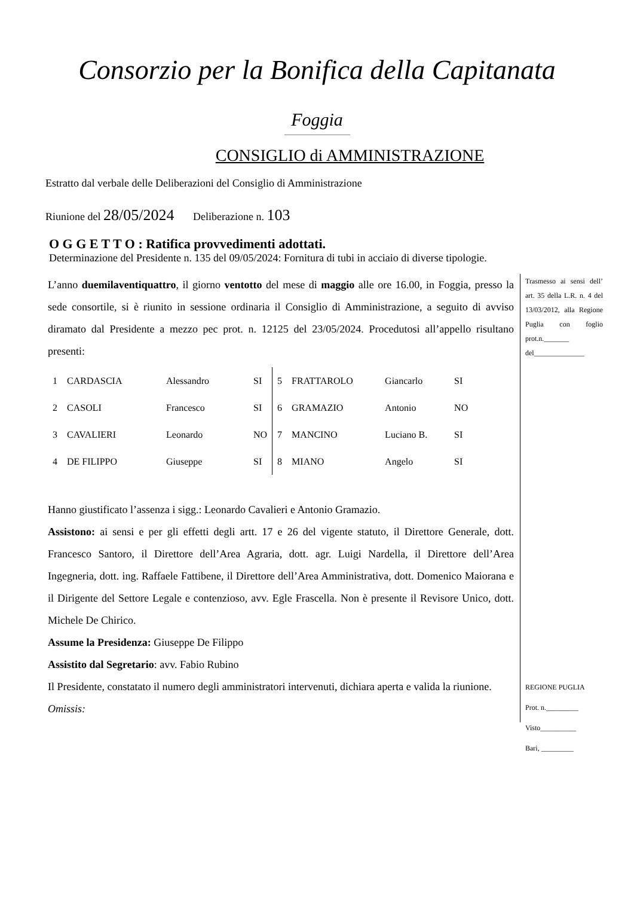Consorzio per la Bonifica della Capitanata
Foggia
CONSIGLIO di AMMINISTRAZIONE
Estratto dal verbale delle Deliberazioni del Consiglio di Amministrazione
Riunione del 28/05/2024 Deliberazione n. 103
O G G E T T O : Ratifica provvedimenti adottati.
Determinazione del Presidente n. 135 del 09/05/2024: Fornitura di tubi in acciaio di diverse tipologie.
L’anno duemilaventiquattro, il giorno ventotto del mese di maggio alle ore 16.00, in Foggia, presso la sede consortile, si è riunito in sessione ordinaria il Consiglio di Amministrazione, a seguito di avviso diramato dal Presidente a mezzo pec prot. n. 12125 del 23/05/2024. Procedutosi all’appello risultano presenti:
| 1 | CARDASCIA | Alessandro | SI | 5 | FRATTAROLO | Giancarlo | SI |
| 2 | CASOLI | Francesco | SI | 6 | GRAMAZIO | Antonio | NO |
| 3 | CAVALIERI | Leonardo | NO | 7 | MANCINO | Luciano B. | SI |
| 4 | DE FILIPPO | Giuseppe | SI | 8 | MIANO | Angelo | SI |
Hanno giustificato l’assenza i sigg.: Leonardo Cavalieri e Antonio Gramazio.
Assistono: ai sensi e per gli effetti degli artt. 17 e 26 del vigente statuto, il Direttore Generale, dott. Francesco Santoro, il Direttore dell’Area Agraria, dott. agr. Luigi Nardella, il Direttore dell’Area Ingegneria, dott. ing. Raffaele Fattibene, il Direttore dell’Area Amministrativa, dott. Domenico Maiorana e il Dirigente del Settore Legale e contenzioso, avv. Egle Frascella. Non è presente il Revisore Unico, dott. Michele De Chirico.
Assume la Presidenza: Giuseppe De Filippo
Assistito dal Segretario: avv. Fabio Rubino
Il Presidente, constatato il numero degli amministratori intervenuti, dichiara aperta e valida la riunione.
Omissis:
Trasmesso ai sensi dell’ art. 35 della L.R. n. 4 del 13/03/2012, alla Regione Puglia con foglio prot.n._______ del______________
REGIONE PUGLIA
Prot. n._________
Visto__________
Bari, _________